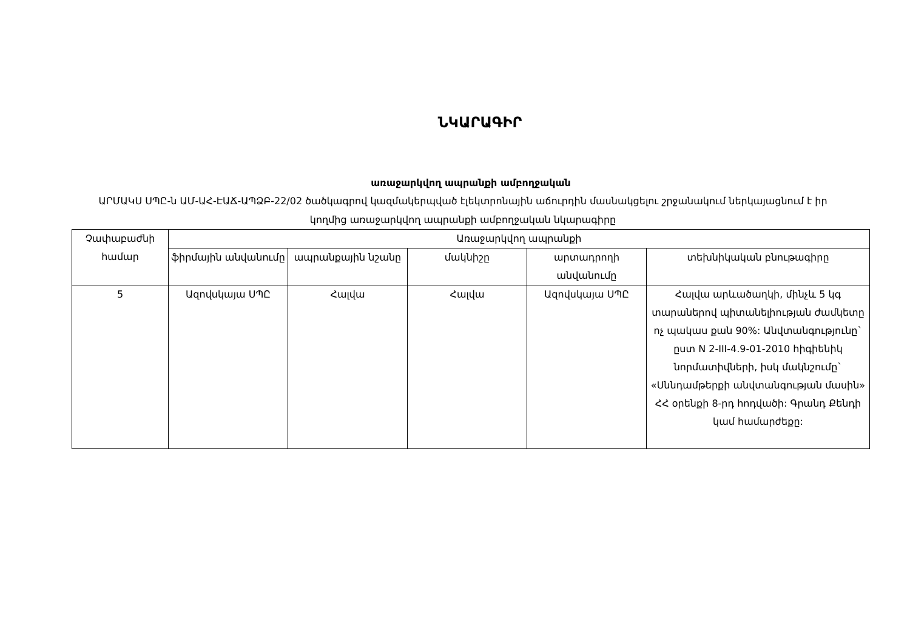ՆԿԱՐԱԳԻՐ
առաջարկվող ապրանքի ամբողջական
ԱՐՄԱԿՍ ՍՊԸ-ն ԱՄ-ԱՀ-ԷԱՃ-ԱՊՁԲ-22/02 ծածկագրով կազմակերպված էլեկտրոնային աճուրդին մասնակցելու շրջանակում ներկայացնում է իր կողմից առաջարկվող ապրանքի ամբողջական նկարագիրը
| Չափաբաժնի համար | Առաջարկվող ապրանքի | | | | |
| --- | --- | --- | --- | --- | --- |
| | ֆիրմային անվանումը | ապրանքային նշանը | մակնիշը | արտադրողի անվանումը | տեխնիկական բնութագիրը |
| 5 | Ազովսկայա ՍՊԸ | Հալվա | Հալվա | Ազովսկայա ՍՊԸ | Հալվա արևածաղկի, մինչև 5 կգ տարաներով պիտանելիության ժամկետը ոչ պակաս քան 90%: Անվտանգությունը` ըստ N 2-III-4.9-01-2010 հիգիենիկ նորմատիվների, իսկ մակնշումը` «Սննդամթերքի անվտանգության մասին» ՀՀ օրենքի 8-րդ հոդվածի: Գրանդ Քենդի կամ համարժեքը: |